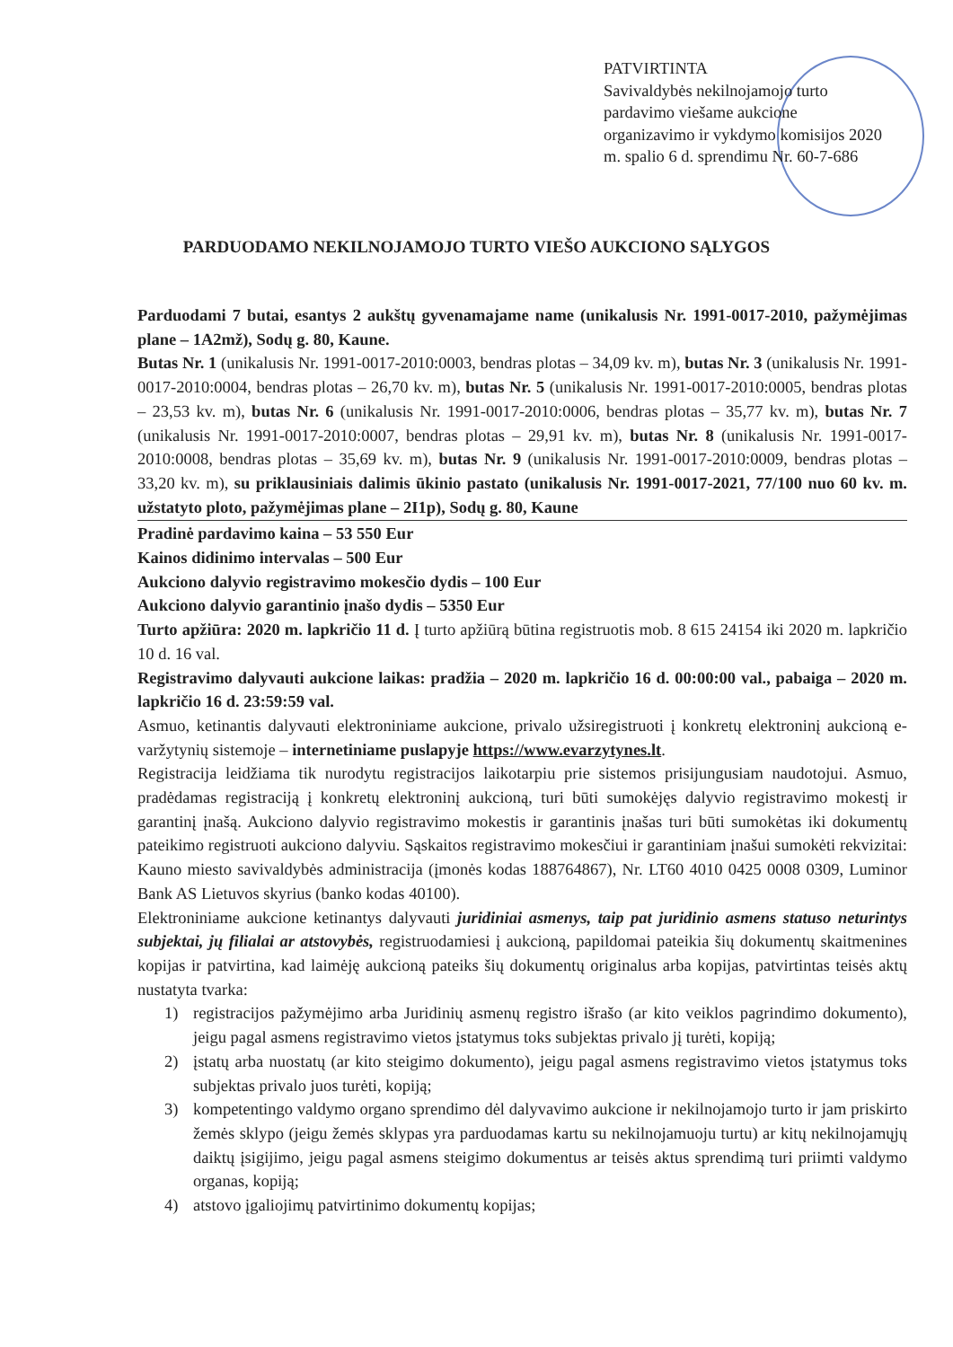PATVIRTINTA
Savivaldybės nekilnojamojo turto pardavimo viešame aukcione organizavimo ir vykdymo komisijos 2020 m. spalio 6 d. sprendimu Nr. 60-7-686
PARDUODAMO NEKILNOJAMOJO TURTO VIEŠO AUKCIONO SĄLYGOS
Parduodami 7 butai, esantys 2 aukštų gyvenamajame name (unikalusis Nr. 1991-0017-2010, pažymėjimas plane – 1A2mž), Sodų g. 80, Kaune.
Butas Nr. 1 (unikalusis Nr. 1991-0017-2010:0003, bendras plotas – 34,09 kv. m), butas Nr. 3 (unikalusis Nr. 1991-0017-2010:0004, bendras plotas – 26,70 kv. m), butas Nr. 5 (unikalusis Nr. 1991-0017-2010:0005, bendras plotas – 23,53 kv. m), butas Nr. 6 (unikalusis Nr. 1991-0017-2010:0006, bendras plotas – 35,77 kv. m), butas Nr. 7 (unikalusis Nr. 1991-0017-2010:0007, bendras plotas – 29,91 kv. m), butas Nr. 8 (unikalusis Nr. 1991-0017-2010:0008, bendras plotas – 35,69 kv. m), butas Nr. 9 (unikalusis Nr. 1991-0017-2010:0009, bendras plotas – 33,20 kv. m), su priklausiniais dalimis ūkinio pastato (unikalusis Nr. 1991-0017-2021, 77/100 nuo 60 kv. m. užstatyto ploto, pažymėjimas plane – 2I1p), Sodų g. 80, Kaune
Pradinė pardavimo kaina – 53 550 Eur
Kainos didinimo intervalas – 500 Eur
Aukciono dalyvio registravimo mokesčio dydis – 100 Eur
Aukciono dalyvio garantinio įnašo dydis – 5350 Eur
Turto apžiūra: 2020 m. lapkričio 11 d. Į turto apžiūrą būtina registruotis mob. 8 615 24154 iki 2020 m. lapkričio 10 d. 16 val.
Registravimo dalyvauti aukcione laikas: pradžia – 2020 m. lapkričio 16 d. 00:00:00 val., pabaiga – 2020 m. lapkričio 16 d. 23:59:59 val.
Asmuo, ketinantis dalyvauti elektroniniame aukcione, privalo užsiregistruoti į konkretų elektroninį aukcioną e-varžytynių sistemoje – internetiniame puslapyje https://www.evarzytynes.lt.
Registracija leidžiama tik nurodytu registracijos laikotarpiu prie sistemos prisijungusiam naudotojui. Asmuo, pradėdamas registraciją į konkretų elektroninį aukcioną, turi būti sumokėjęs dalyvio registravimo mokestį ir garantinį įnašą. Aukciono dalyvio registravimo mokestis ir garantinis įnašas turi būti sumokėtas iki dokumentų pateikimo registruoti aukciono dalyviu. Sąskaitos registravimo mokesčiui ir garantiniam įnašui sumokėti rekvizitai: Kauno miesto savivaldybės administracija (įmonės kodas 188764867), Nr. LT60 4010 0425 0008 0309, Luminor Bank AS Lietuvos skyrius (banko kodas 40100).
Elektroniniame aukcione ketinantys dalyvauti juridiniai asmenys, taip pat juridinio asmens statuso neturintys subjektai, jų filialai ar atstovybės, registruodamiesi į aukcioną, papildomai pateikia šių dokumentų skaitmenines kopijas ir patvirtina, kad laimėję aukcioną pateiks šių dokumentų originalus arba kopijas, patvirtintas teisės aktų nustatyta tvarka:
1) registracijos pažymėjimo arba Juridinių asmenų registro išrašo (ar kito veiklos pagrindimo dokumento), jeigu pagal asmens registravimo vietos įstatymus toks subjektas privalo jį turėti, kopiją;
2) įstatų arba nuostatų (ar kito steigimo dokumento), jeigu pagal asmens registravimo vietos įstatymus toks subjektas privalo juos turėti, kopiją;
3) kompetentingo valdymo organo sprendimo dėl dalyvavimo aukcione ir nekilnojamojo turto ir jam priskirto žemės sklypo (jeigu žemės sklypas yra parduodamas kartu su nekilnojamuoju turtu) ar kitų nekilnojamųjų daiktų įsigijimo, jeigu pagal asmens steigimo dokumentus ar teisės aktus sprendimą turi priimti valdymo organas, kopiją;
4) atstovo įgaliojimų patvirtinimo dokumentų kopijas;